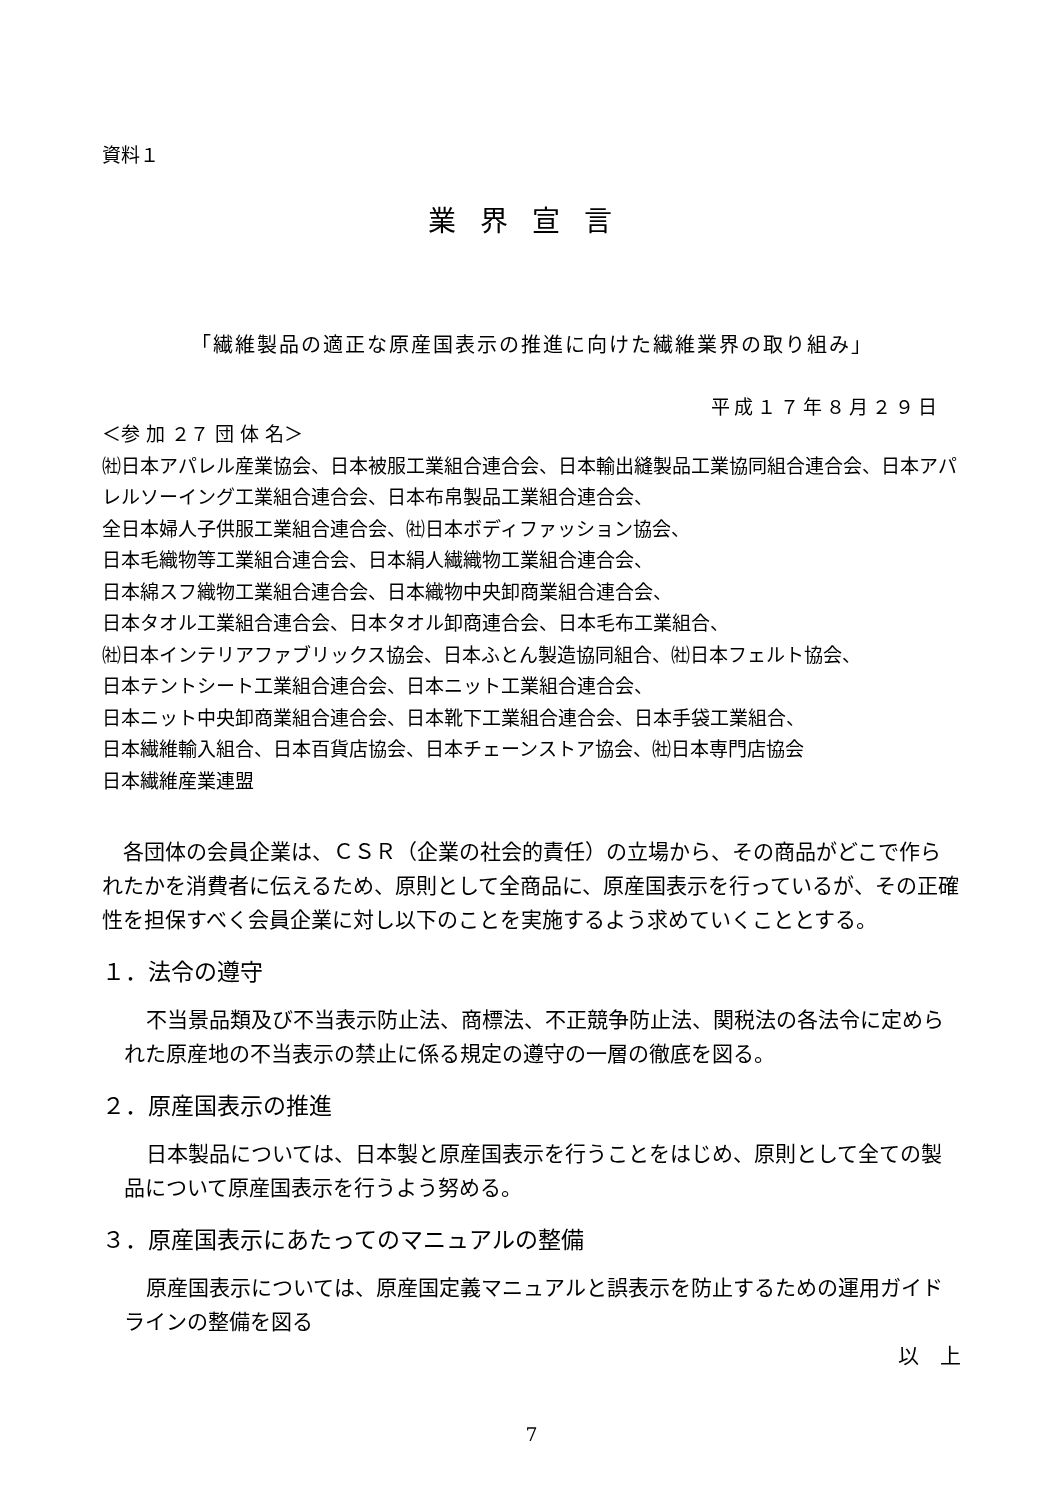資料１
業界宣言
「繊維製品の適正な原産国表示の推進に向けた繊維業界の取り組み」
平成１７年８月２９日
＜参 加 ２７ 団 体 名＞
㈳日本アパレル産業協会、日本被服工業組合連合会、日本輸出縫製品工業協同組合連合会、日本アパレルソーイング工業組合連合会、日本布帛製品工業組合連合会、
全日本婦人子供服工業組合連合会、㈳日本ボディファッション協会、
日本毛織物等工業組合連合会、日本絹人繊織物工業組合連合会、
日本綿スフ織物工業組合連合会、日本織物中央卸商業組合連合会、
日本タオル工業組合連合会、日本タオル卸商連合会、日本毛布工業組合、
㈳日本インテリアファブリックス協会、日本ふとん製造協同組合、㈳日本フェルト協会、
日本テントシート工業組合連合会、日本ニット工業組合連合会、
日本ニット中央卸商業組合連合会、日本靴下工業組合連合会、日本手袋工業組合、
日本繊維輸入組合、日本百貨店協会、日本チェーンストア協会、㈳日本専門店協会
日本繊維産業連盟
　各団体の会員企業は、ＣＳＲ（企業の社会的責任）の立場から、その商品がどこで作られたかを消費者に伝えるため、原則として全商品に、原産国表示を行っているが、その正確性を担保すべく会員企業に対し以下のことを実施するよう求めていくこととする。
１．法令の遵守
不当景品類及び不当表示防止法、商標法、不正競争防止法、関税法の各法令に定められた原産地の不当表示の禁止に係る規定の遵守の一層の徹底を図る。
２．原産国表示の推進
日本製品については、日本製と原産国表示を行うことをはじめ、原則として全ての製品について原産国表示を行うよう努める。
３．原産国表示にあたってのマニュアルの整備
原産国表示については、原産国定義マニュアルと誤表示を防止するための運用ガイドラインの整備を図る
以　上
7